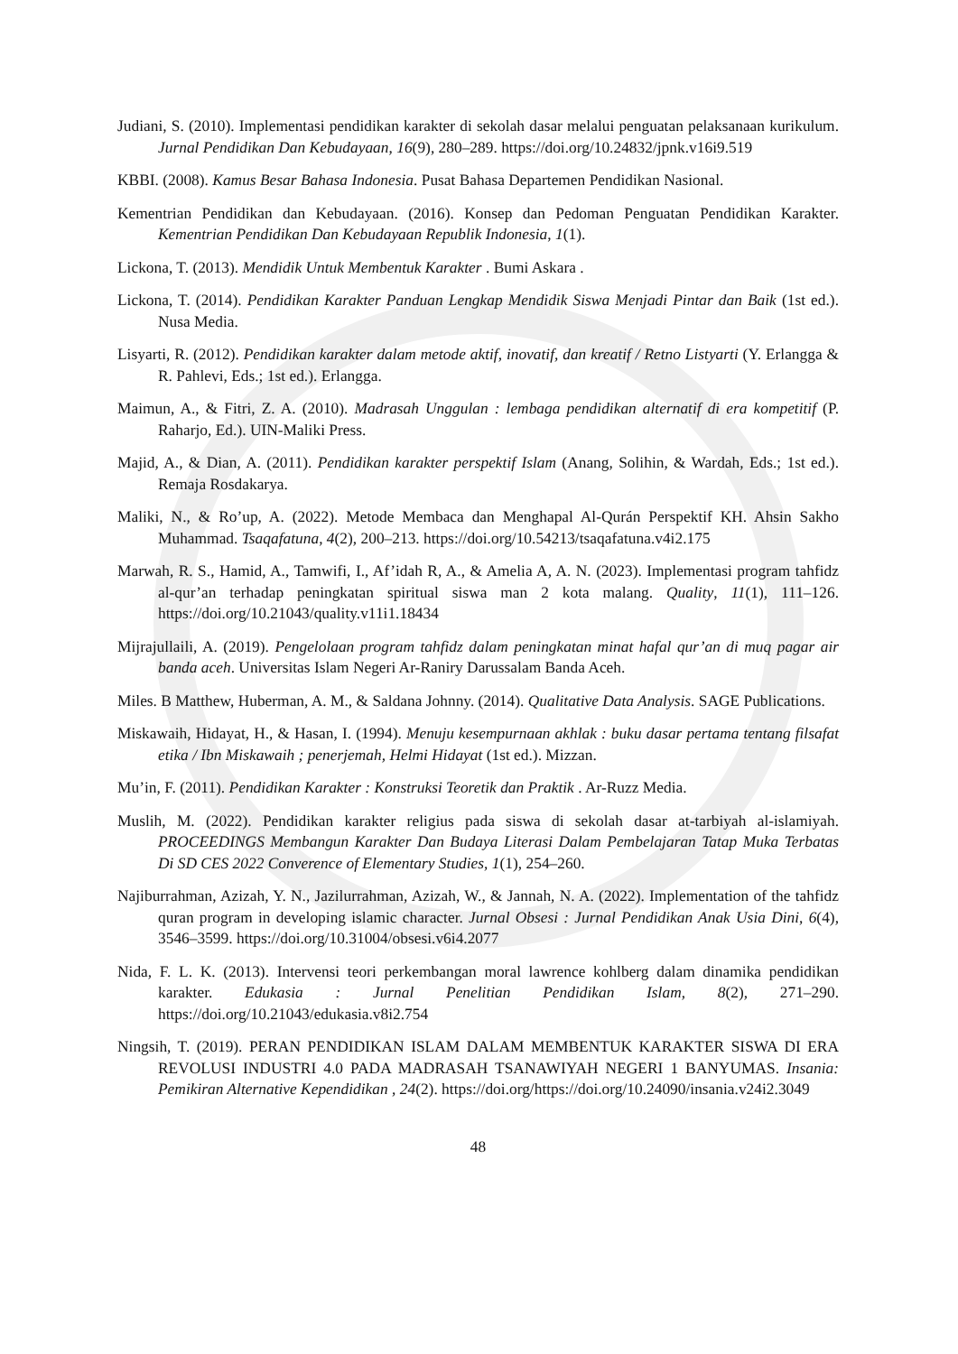Judiani, S. (2010). Implementasi pendidikan karakter di sekolah dasar melalui penguatan pelaksanaan kurikulum. Jurnal Pendidikan Dan Kebudayaan, 16(9), 280–289. https://doi.org/10.24832/jpnk.v16i9.519
KBBI. (2008). Kamus Besar Bahasa Indonesia. Pusat Bahasa Departemen Pendidikan Nasional.
Kementrian Pendidikan dan Kebudayaan. (2016). Konsep dan Pedoman Penguatan Pendidikan Karakter. Kementrian Pendidikan Dan Kebudayaan Republik Indonesia, 1(1).
Lickona, T. (2013). Mendidik Untuk Membentuk Karakter . Bumi Askara .
Lickona, T. (2014). Pendidikan Karakter Panduan Lengkap Mendidik Siswa Menjadi Pintar dan Baik (1st ed.). Nusa Media.
Lisyarti, R. (2012). Pendidikan karakter dalam metode aktif, inovatif, dan kreatif / Retno Listyarti (Y. Erlangga & R. Pahlevi, Eds.; 1st ed.). Erlangga.
Maimun, A., & Fitri, Z. A. (2010). Madrasah Unggulan : lembaga pendidikan alternatif di era kompetitif (P. Raharjo, Ed.). UIN-Maliki Press.
Majid, A., & Dian, A. (2011). Pendidikan karakter perspektif Islam (Anang, Solihin, & Wardah, Eds.; 1st ed.). Remaja Rosdakarya.
Maliki, N., & Ro’up, A. (2022). Metode Membaca dan Menghapal Al-Qurán Perspektif KH. Ahsin Sakho Muhammad. Tsaqafatuna, 4(2), 200–213. https://doi.org/10.54213/tsaqafatuna.v4i2.175
Marwah, R. S., Hamid, A., Tamwifi, I., Af’idah R, A., & Amelia A, A. N. (2023). Implementasi program tahfidz al-qur’an terhadap peningkatan spiritual siswa man 2 kota malang. Quality, 11(1), 111–126. https://doi.org/10.21043/quality.v11i1.18434
Mijrajullaili, A. (2019). Pengelolaan program tahfidz dalam peningkatan minat hafal qur’an di muq pagar air banda aceh. Universitas Islam Negeri Ar-Raniry Darussalam Banda Aceh.
Miles. B Matthew, Huberman, A. M., & Saldana Johnny. (2014). Qualitative Data Analysis. SAGE Publications.
Miskawaih, Hidayat, H., & Hasan, I. (1994). Menuju kesempurnaan akhlak : buku dasar pertama tentang filsafat etika / Ibn Miskawaih ; penerjemah, Helmi Hidayat (1st ed.). Mizzan.
Mu’in, F. (2011). Pendidikan Karakter : Konstruksi Teoretik dan Praktik . Ar-Ruzz Media.
Muslih, M. (2022). Pendidikan karakter religius pada siswa di sekolah dasar at-tarbiyah al-islamiyah. PROCEEDINGS Membangun Karakter Dan Budaya Literasi Dalam Pembelajaran Tatap Muka Terbatas Di SD CES 2022 Converence of Elementary Studies, 1(1), 254–260.
Najiburrahman, Azizah, Y. N., Jazilurrahman, Azizah, W., & Jannah, N. A. (2022). Implementation of the tahfidz quran program in developing islamic character. Jurnal Obsesi : Jurnal Pendidikan Anak Usia Dini, 6(4), 3546–3599. https://doi.org/10.31004/obsesi.v6i4.2077
Nida, F. L. K. (2013). Intervensi teori perkembangan moral lawrence kohlberg dalam dinamika pendidikan karakter. Edukasia : Jurnal Penelitian Pendidikan Islam, 8(2), 271–290. https://doi.org/10.21043/edukasia.v8i2.754
Ningsih, T. (2019). PERAN PENDIDIKAN ISLAM DALAM MEMBENTUK KARAKTER SISWA DI ERA REVOLUSI INDUSTRI 4.0 PADA MADRASAH TSANAWIYAH NEGERI 1 BANYUMAS. Insania: Pemikiran Alternative Kependidikan , 24(2). https://doi.org/https://doi.org/10.24090/insania.v24i2.3049
48